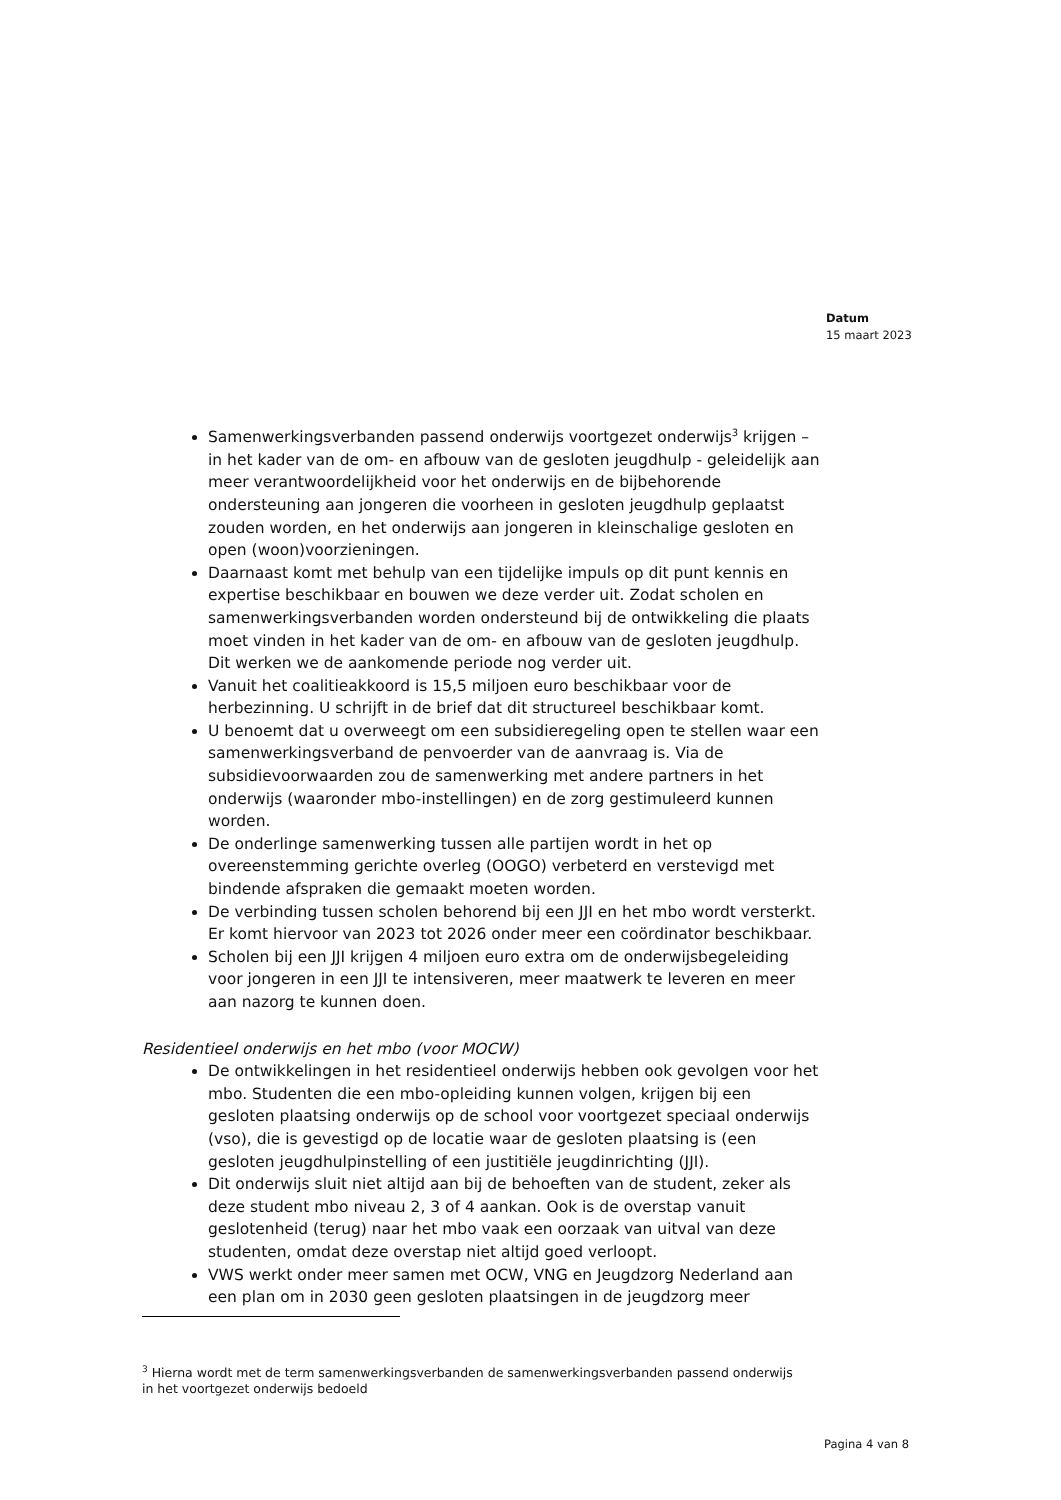Datum
15 maart 2023
Samenwerkingsverbanden passend onderwijs voortgezet onderwijs<sup>3</sup> krijgen – in het kader van de om- en afbouw van de gesloten jeugdhulp - geleidelijk aan meer verantwoordelijkheid voor het onderwijs en de bijbehorende ondersteuning aan jongeren die voorheen in gesloten jeugdhulp geplaatst zouden worden, en het onderwijs aan jongeren in kleinschalige gesloten en open (woon)voorzieningen.
Daarnaast komt met behulp van een tijdelijke impuls op dit punt kennis en expertise beschikbaar en bouwen we deze verder uit. Zodat scholen en samenwerkingsverbanden worden ondersteund bij de ontwikkeling die plaats moet vinden in het kader van de om- en afbouw van de gesloten jeugdhulp. Dit werken we de aankomende periode nog verder uit.
Vanuit het coalitieakkoord is 15,5 miljoen euro beschikbaar voor de herbezinning. U schrijft in de brief dat dit structureel beschikbaar komt.
U benoemt dat u overweegt om een subsidieregeling open te stellen waar een samenwerkingsverband de penvoerder van de aanvraag is. Via de subsidievoorwaarden zou de samenwerking met andere partners in het onderwijs (waaronder mbo-instellingen) en de zorg gestimuleerd kunnen worden.
De onderlinge samenwerking tussen alle partijen wordt in het op overeenstemming gerichte overleg (OOGO) verbeterd en verstevigd met bindende afspraken die gemaakt moeten worden.
De verbinding tussen scholen behorend bij een JJI en het mbo wordt versterkt. Er komt hiervoor van 2023 tot 2026 onder meer een coördinator beschikbaar.
Scholen bij een JJI krijgen 4 miljoen euro extra om de onderwijsbegeleiding voor jongeren in een JJI te intensiveren, meer maatwerk te leveren en meer aan nazorg te kunnen doen.
Residentieel onderwijs en het mbo (voor MOCW)
De ontwikkelingen in het residentieel onderwijs hebben ook gevolgen voor het mbo. Studenten die een mbo-opleiding kunnen volgen, krijgen bij een gesloten plaatsing onderwijs op de school voor voortgezet speciaal onderwijs (vso), die is gevestigd op de locatie waar de gesloten plaatsing is (een gesloten jeugdhulpinstelling of een justitiële jeugdinrichting (JJI).
Dit onderwijs sluit niet altijd aan bij de behoeften van de student, zeker als deze student mbo niveau 2, 3 of 4 aankan. Ook is de overstap vanuit geslotenheid (terug) naar het mbo vaak een oorzaak van uitval van deze studenten, omdat deze overstap niet altijd goed verloopt.
VWS werkt onder meer samen met OCW, VNG en Jeugdzorg Nederland aan een plan om in 2030 geen gesloten plaatsingen in de jeugdzorg meer
<sup>3</sup> Hierna wordt met de term samenwerkingsverbanden de samenwerkingsverbanden passend onderwijs in het voortgezet onderwijs bedoeld
Pagina 4 van 8